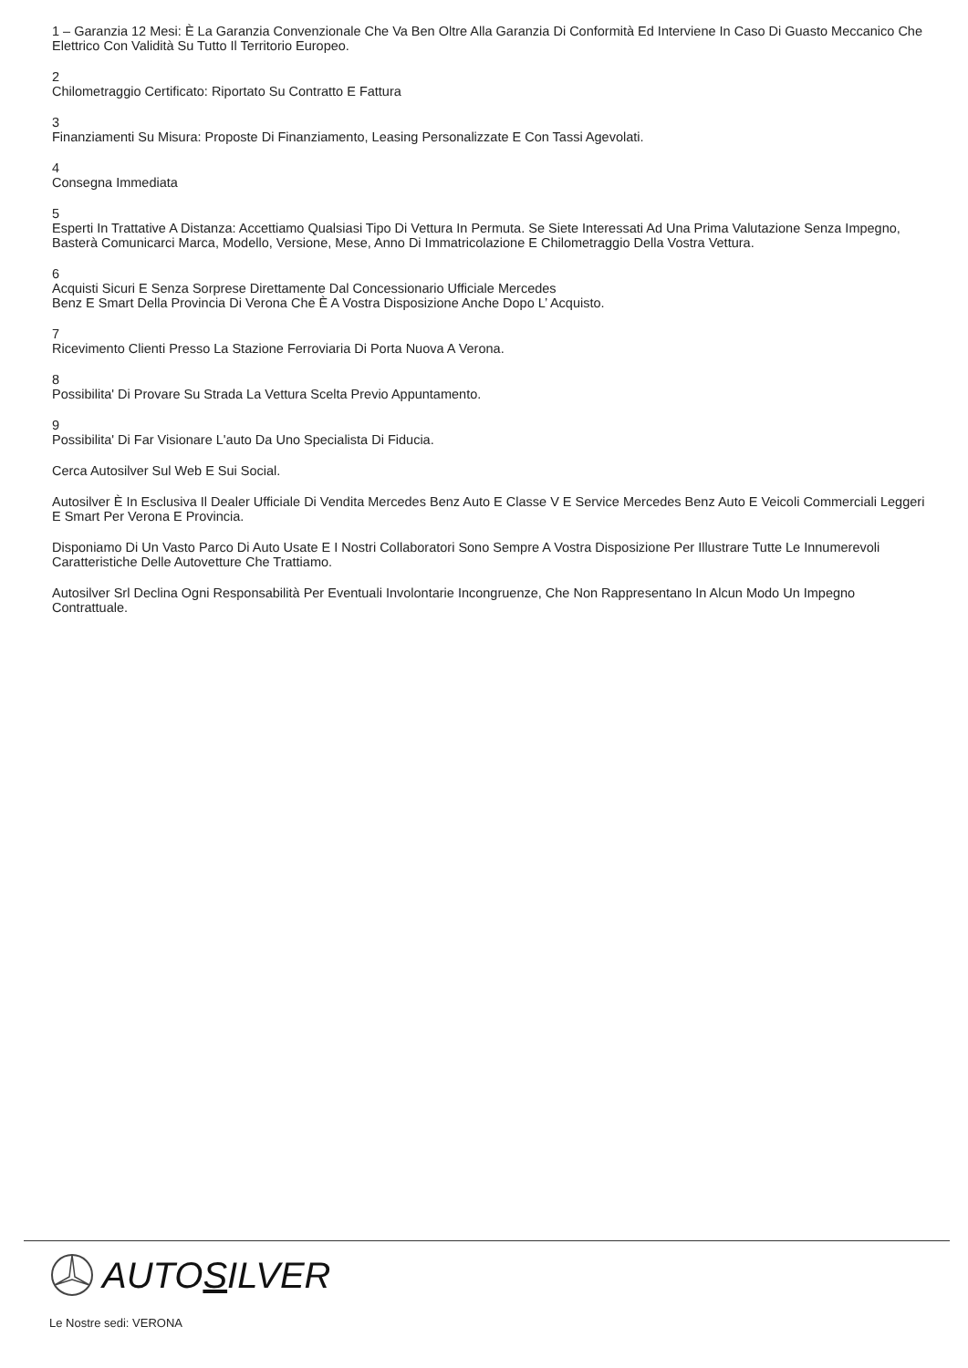1 – Garanzia 12 Mesi: È La Garanzia Convenzionale Che Va Ben Oltre Alla Garanzia Di Conformità Ed Interviene In Caso Di Guasto Meccanico Che Elettrico Con Validità Su Tutto Il Territorio Europeo.
2
Chilometraggio Certificato: Riportato Su Contratto E Fattura
3
Finanziamenti Su Misura: Proposte Di Finanziamento, Leasing Personalizzate E Con Tassi Agevolati.
4
Consegna Immediata
5
Esperti In Trattative A Distanza: Accettiamo Qualsiasi Tipo Di Vettura In Permuta. Se Siete Interessati Ad Una Prima Valutazione Senza Impegno, Basterà Comunicarci Marca, Modello, Versione, Mese, Anno Di Immatricolazione E Chilometraggio Della Vostra Vettura.
6
Acquisti Sicuri E Senza Sorprese Direttamente Dal Concessionario Ufficiale Mercedes
Benz E Smart Della Provincia Di Verona Che È A Vostra Disposizione Anche Dopo L’ Acquisto.
7
Ricevimento Clienti Presso La Stazione Ferroviaria Di Porta Nuova A Verona.
8
Possibilita' Di Provare Su Strada La Vettura Scelta Previo Appuntamento.
9
Possibilita' Di Far Visionare L'auto Da Uno Specialista Di Fiducia.
Cerca Autosilver Sul Web E Sui Social.
Autosilver È In Esclusiva Il Dealer Ufficiale Di Vendita Mercedes Benz Auto E Classe V E Service Mercedes Benz Auto E Veicoli Commerciali Leggeri E Smart Per Verona E Provincia.
Disponiamo Di Un Vasto Parco Di Auto Usate E I Nostri Collaboratori Sono Sempre A Vostra Disposizione Per Illustrare Tutte Le Innumerevoli Caratteristiche Delle Autovetture Che Trattiamo.
Autosilver Srl Declina Ogni Responsabilità Per Eventuali Involontarie Incongruenze, Che Non Rappresentano In Alcun Modo Un Impegno Contrattuale.
AUTOSILVER
Le Nostre sedi: VERONA